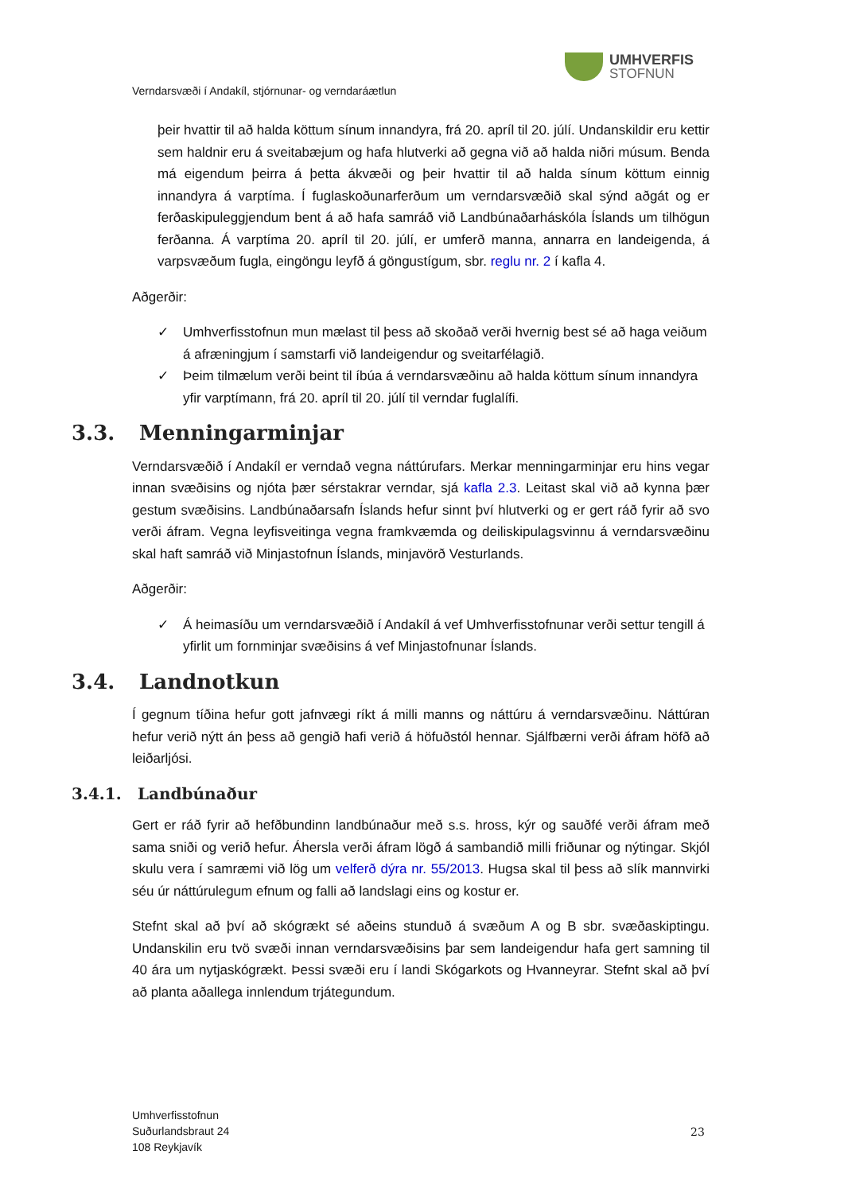UMHVERFIS
STOFNUN
Verndarsvæði í Andakíl, stjórnunar- og verndaráætlun
þeir hvattir til að halda köttum sínum innandyra, frá 20. apríl til 20. júlí. Undanskildir eru kettir sem haldnir eru á sveitabæjum og hafa hlutverki að gegna við að halda niðri músum. Benda má eigendum þeirra á þetta ákvæði og þeir hvattir til að halda sínum köttum einnig innandyra á varptíma. Í fuglaskoðunarferðum um verndarsvæðið skal sýnd aðgát og er ferðaskipuleggjendum bent á að hafa samráð við Landbúnaðarháskóla Íslands um tilhögun ferðanna. Á varptíma 20. apríl til 20. júlí, er umferð manna, annarra en landeigenda, á varpsvæðum fugla, eingöngu leyfð á göngustígum, sbr. reglu nr. 2 í kafla 4.
Aðgerðir:
✓ Umhverfisstofnun mun mælast til þess að skoðað verði hvernig best sé að haga veiðum á afræningjum í samstarfi við landeigendur og sveitarfélagið.
✓ Þeim tilmælum verði beint til íbúa á verndarsvæðinu að halda köttum sínum innandyra yfir varptímann, frá 20. apríl til 20. júlí til verndar fuglalífi.
3.3. Menningarminjar
Verndarsvæðið í Andakíl er verndað vegna náttúrufars. Merkar menningarminjar eru hins vegar innan svæðisins og njóta þær sérstakrar verndar, sjá kafla 2.3. Leitast skal við að kynna þær gestum svæðisins. Landbúnaðarsafn Íslands hefur sinnt því hlutverki og er gert ráð fyrir að svo verði áfram. Vegna leyfisveitinga vegna framkvæmda og deiliskipulagsvinnu á verndarsvæðinu skal haft samráð við Minjastofnun Íslands, minjavörð Vesturlands.
Aðgerðir:
✓ Á heimasíðu um verndarsvæðið í Andakíl á vef Umhverfisstofnunar verði settur tengill á yfirlit um fornminjar svæðisins á vef Minjastofnunar Íslands.
3.4. Landnotkun
Í gegnum tíðina hefur gott jafnvægi ríkt á milli manns og náttúru á verndarsvæðinu. Náttúran hefur verið nýtt án þess að gengið hafi verið á höfuðstól hennar. Sjálfbærni verði áfram höfð að leiðarljósi.
3.4.1. Landbúnaður
Gert er ráð fyrir að hefðbundinn landbúnaður með s.s. hross, kýr og sauðfé verði áfram með sama sniði og verið hefur. Áhersla verði áfram lögð á sambandið milli friðunar og nýtingar. Skjól skulu vera í samræmi við lög um velferð dýra nr. 55/2013. Hugsa skal til þess að slík mannvirki séu úr náttúrulegum efnum og falli að landslagi eins og kostur er.
Stefnt skal að því að skógrækt sé aðeins stunduð á svæðum A og B sbr. svæðaskiptingu. Undanskilin eru tvö svæði innan verndarsvæðisins þar sem landeigendur hafa gert samning til 40 ára um nytjaskógrækt. Þessi svæði eru í landi Skógarkots og Hvanneyrar. Stefnt skal að því að planta aðallega innlendum trjátegundum.
Umhverfisstofnun
Suðurlandsbraut 24
108 Reykjavík
23